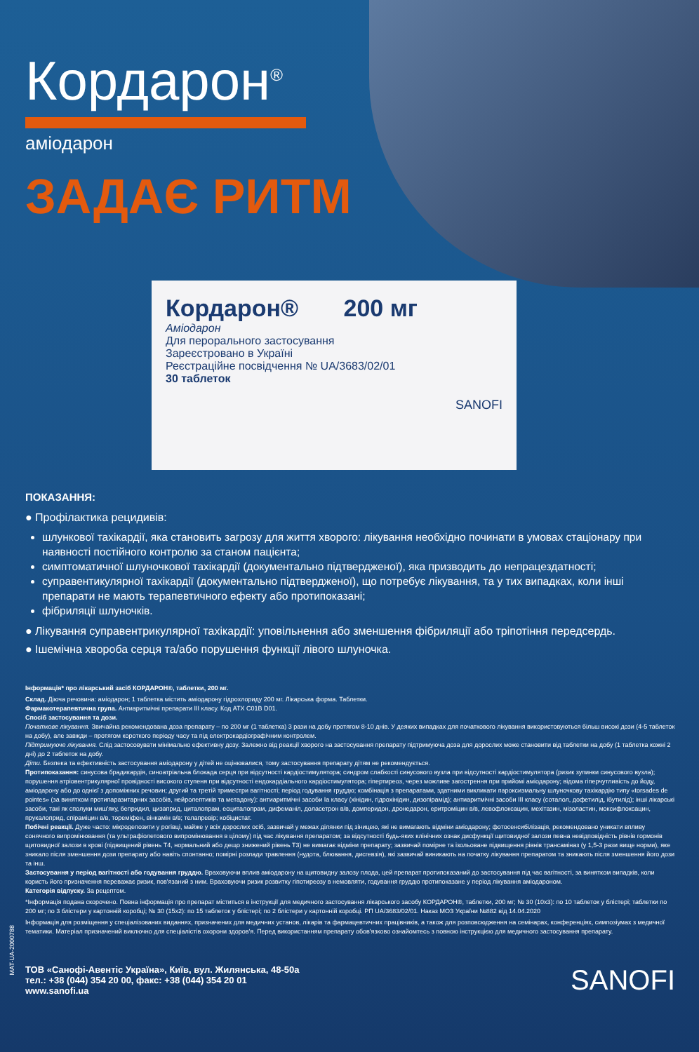Кордарон<sup>®</sup>
аміодарон
ЗАДАЄ РИТМ
Кордарон® 200 мг
Аміодарон
Для перорального застосування
Зареєстровано в Україні
Реєстраційне посвідчення № UA/3683/02/01
30 таблеток
SANOFI
ПОКАЗАННЯ:
● Профілактика рецидивів:
шлункової тахікардії, яка становить загрозу для життя хворого: лікування необхідно починати в умовах стаціонару при наявності постійного контролю за станом пацієнта;
симптоматичної шлуночкової тахікардії (документально підтвердженої), яка призводить до непрацездатності;
суправентикулярної тахікардії (документально підтвердженої), що потребує лікування, та у тих випадках, коли інші препарати не мають терапевтичного ефекту або протипоказані;
фібриляції шлуночків.
● Лікування суправентрикулярної тахікардії: уповільнення або зменшення фібриляції або тріпотіння передсердь.
● Ішемічна хвороба серця та/або порушення функції лівого шлуночка.
Інформація* про лікарський засіб КОРДАРОН®, таблетки, 200 мг.
Склад. Діюча речовина: аміодарон; 1 таблетка містить аміодарону гідрохлориду 200 мг. Лікарська форма. Таблетки.
Фармакотерапевтична група. Антиаритмічні препарати III класу. Код АТХ C01B D01.
Спосіб застосування та дози.
Початкове лікування. Звичайна рекомендована доза препарату – по 200 мг (1 таблетка) 3 рази на добу протягом 8-10 днів. У деяких випадках для початкового лікування використовуються більш високі дози (4-5 таблеток на добу), але завжди – протягом короткого періоду часу та під електрокардіографічним контролем.
Підтримуюче лікування. Слід застосовувати мінімально ефективну дозу. Залежно від реакції хворого на застосування препарату підтримуюча доза для дорослих може становити від таблетки на добу (1 таблетка кожні 2 дні) до 2 таблеток на добу.
Діти. Безпека та ефективність застосування аміодарону у дітей не оцінювалися, тому застосування препарату дітям не рекомендується.
Протипоказання: синусова брадикардія, синоатріальна блокада серця при відсутності кардіостимулятора; синдром слабкості синусового вузла при відсутності кардіостимулятора (ризик зупинки синусового вузла); порушення атріовентрикулярної провідності високого ступеня при відсутності ендокардіального кардіостимулятора; гіпертиреоз, через можливе загострення при прийомі аміодарону; відома гіперчутливість до йоду, аміодарону або до однієї з допоміжних речовин; другий та третій триместри вагітності; період годування груддю; комбінація з препаратами, здатними викликати пароксизмальну шлуночкову тахікардію типу «torsades de pointes» (за винятком протипаразитарних засобів, нейролептиків та метадону): антиаритмічні засоби Ia класу (хінідин, гідрохінідин, дизопірамід); антиаритмічні засоби III класу (соталол, дофетилід, ібутилід); інші лікарські засоби, такі як сполуки миш'яку, бепридил, цизаприд, циталопрам, есциталопрам, дифеманіл, доласетрон в/в, домперидон, дронедарон, еритроміцин в/в, левофлоксацин, мехітазин, мізоластин, моксифлоксацин, прукалоприд, спіраміцин в/в, тореміфен, вінкамін в/в; телапревір; кобіцистат.
Побічні реакції. Дуже часто: мікродепозити у рогівці, майже у всіх дорослих осіб, зазвичай у межах ділянки під зіницею, які не вимагають відміни аміодарону; фотосенсибілізація, рекомендовано уникати впливу сонячного випромінювання (та ультрафіолетового випромінювання в цілому) під час лікування препаратом; за відсутності будь-яких клінічних ознак дисфункції щитовидної залози певна невідповідність рівнів гормонів щитовидної залози в крові (підвищений рівень Т4, нормальний або дещо знижений рівень Т3) не вимагає відміни препарату; зазвичай помірне та ізольоване підвищення рівнів трансаміназ (у 1,5-3 рази вище норми), яке зникало після зменшення дози препарату або навіть спонтанно; помірні розлади травлення (нудота, блювання, дисгевзія), які зазвичай виникають на початку лікування препаратом та зникають після зменшення його дози та інш.
Застосування у період вагітності або годування груддю. Враховуючи вплив аміодарону на щитовидну залозу плода, цей препарат протипоказаний до застосування під час вагітності, за винятком випадків, коли користь його призначення переважає ризик, пов'язаний з ним. Враховуючи ризик розвитку гіпотиреозу в немовляти, годування груддю протипоказане у період лікування аміодароном.
Категорія відпуску. За рецептом.
*Інформація подана скорочено. Повна інформація про препарат міститься в інструкції для медичного застосування лікарського засобу КОРДАРОН®, таблетки, 200 мг; № 30 (10x3): по 10 таблеток у блістері; таблетки по 200 мг; по 3 блістери у картонній коробці; № 30 (15x2): по 15 таблеток у блістері; по 2 блістери у картонній коробці. РП UA/3683/02/01. Наказ МОЗ України №882 від 14.04.2020
Інформація для розміщення у спеціалізованих виданнях, призначених для медичних установ, лікарів та фармацевтичних працівників, а також для розповсюдження на семінарах, конференціях, симпозіумах з медичної тематики. Матеріал призначений виключно для спеціалістів охорони здоров'я. Перед використанням препарату обов'язково ознайомтесь з повною інструкцією для медичного застосування препарату.
ТОВ «Санофі-Авентіс Україна», Київ, вул. Жилянська, 48-50а
тел.: +38 (044) 354 20 00, факс: +38 (044) 354 20 01
www.sanofi.ua
SANOFI
MAT-UA-2000788